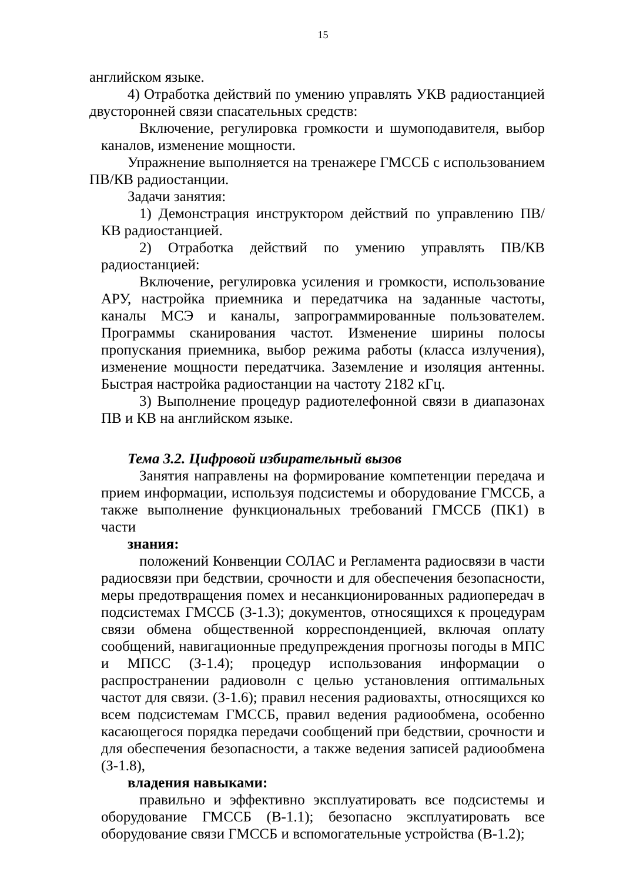15
английском языке.
4) Отработка действий по умению управлять УКВ радиостанцией двусторонней связи спасательных средств:
Включение, регулировка громкости и шумоподавителя, выбор каналов, изменение мощности.
Упражнение выполняется на тренажере ГМССБ с использованием ПВ/КВ радиостанции.
Задачи занятия:
1) Демонстрация инструктором действий по управлению ПВ/КВ радиостанцией.
2) Отработка действий по умению управлять ПВ/КВ радиостанцией:
Включение, регулировка усиления и громкости, использование АРУ, настройка приемника и передатчика на заданные частоты, каналы МСЭ и каналы, запрограммированные пользователем. Программы сканирования частот. Изменение ширины полосы пропускания приемника, выбор режима работы (класса излучения), изменение мощности передатчика. Заземление и изоляция антенны. Быстрая настройка радиостанции на частоту 2182 кГц.
3) Выполнение процедур радиотелефонной связи в диапазонах ПВ и КВ на английском языке.
Тема 3.2. Цифровой избирательный вызов
Занятия направлены на формирование компетенции передача и прием информации, используя подсистемы и оборудование ГМССБ, а также выполнение функциональных требований ГМССБ (ПК1) в части
знания:
положений Конвенции СОЛАС и Регламента радиосвязи в части радиосвязи при бедствии, срочности и для обеспечения безопасности, меры предотвращения помех и несанкционированных радиопередач в подсистемах ГМССБ (З-1.3); документов, относящихся к процедурам связи обмена общественной корреспонденцией, включая оплату сообщений, навигационные предупреждения прогнозы погоды в МПС и МПСС (З-1.4); процедур использования информации о распространении радиоволн с целью установления оптимальных частот для связи. (З-1.6); правил несения радиовахты, относящихся ко всем подсистемам ГМССБ, правил ведения радиообмена, особенно касающегося порядка передачи сообщений при бедствии, срочности и для обеспечения безопасности, а также ведения записей радиообмена (З-1.8),
владения навыками:
правильно и эффективно эксплуатировать все подсистемы и оборудование ГМССБ (В-1.1); безопасно эксплуатировать все оборудование связи ГМССБ и вспомогательные устройства (В-1.2);